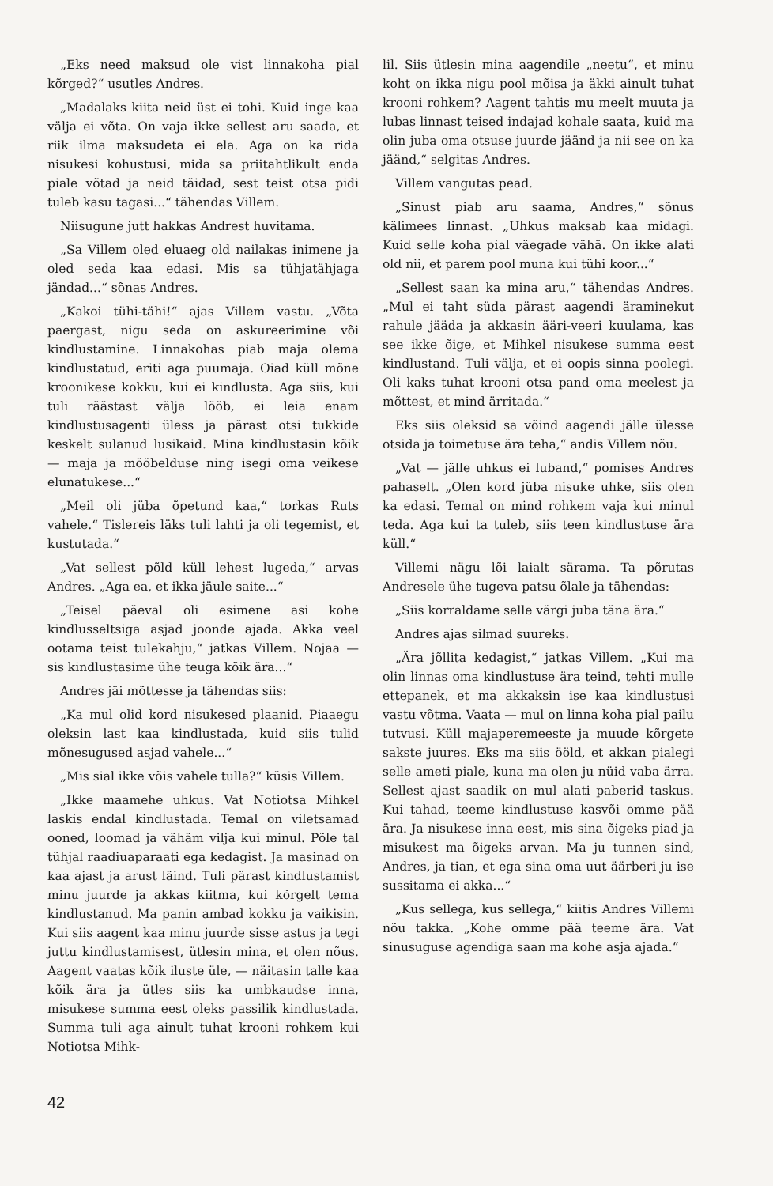„Eks need maksud ole vist linnakoha pial kõrged?“ usutles Andres.
„Madalaks kiita neid üst ei tohi. Kuid inge kaa välja ei võta. On vaja ikke sellest aru saada, et riik ilma maksudeta ei ela. Aga on ka rida nisukesi kohustusi, mida sa priitahtlikult enda piale võtad ja neid täidad, sest teist otsa pidi tuleb kasu tagasi...“ tähendas Villem.
Niisugune jutt hakkas Andrest huvitama.
„Sa Villem oled eluaeg old nailakas inimene ja oled seda kaa edasi. Mis sa tühjatähjaga jändad...“ sõnas Andres.
„Kakoi tühi-tähi!“ ajas Villem vastu. „Võta paergast, nigu seda on askureerimine või kindlustamine. Linnakohas piab maja olema kindlustatud, eriti aga puumaja. Oiad küll mõne kroonikese kokku, kui ei kindlusta. Aga siis, kui tuli räästast välja lööb, ei leia enam kindlustusagenti üless ja pärast otsi tukkide keskelt sulanud lusikaid. Mina kindlustasin kõik — maja ja mööbelduse ning isegi oma veikese elunatukese...“
„Meil oli jüba õpetund kaa,“ torkas Ruts vahele.“ Tislereis läks tuli lahti ja oli tegemist, et kustutada.“
„Vat sellest põld küll lehest lugeda,“ arvas Andres. „Aga ea, et ikka jäule saite...“
„Teisel päeval oli esimene asi kohe kindlusseltsiga asjad joonde ajada. Akka veel ootama teist tulekahju,“ jatkas Villem. Nojaa — sis kindlustasime ühe teuga kõik ära...“
Andres jäi mõttesse ja tähendas siis:
„Ka mul olid kord nisukesed plaanid. Piaaegu oleksin last kaa kindlustada, kuid siis tulid mõnesugused asjad vahele...“
„Mis sial ikke võis vahele tulla?“ küsis Villem.
„Ikke maamehe uhkus. Vat Notiotsa Mihkel laskis endal kindlustada. Temal on viletsamad ooned, loomad ja vähäm vilja kui minul. Põle tal tühjal raadiuaparaati ega kedagist. Ja masinad on kaa ajast ja arust läind. Tuli pärast kindlustamist minu juurde ja akkas kiitma, kui kõrgelt tema kindlustanud. Ma panin ambad kokku ja vaikisin. Kui siis aagent kaa minu juurde sisse astus ja tegi juttu kindlustamisest, ütlesin mina, et olen nõus. Aagent vaatas kõik iluste üle, — näitasin talle kaa kõik ära ja ütles siis ka umbkaudse inna, misukese summa eest oleks passilik kindlustada. Summa tuli aga ainult tuhat krooni rohkem kui Notiotsa Mihk-
lil. Siis ütlesin mina aagendile „neetu“, et minu koht on ikka nigu pool mõisa ja äkki ainult tuhat krooni rohkem? Aagent tahtis mu meelt muuta ja lubas linnast teised indajad kohale saata, kuid ma olin juba oma otsuse juurde jäänd ja nii see on ka jäänd,“ selgitas Andres.
Villem vangutas pead.
„Sinust piab aru saama, Andres,“ sõnus kälimees linnast. „Uhkus maksab kaa midagi. Kuid selle koha pial väegade vähä. On ikke alati old nii, et parem pool muna kui tühi koor...“
„Sellest saan ka mina aru,“ tähendas Andres. „Mul ei taht süda pärast aagendi äraminekut rahule jääda ja akkasin ääri-veeri kuulama, kas see ikke õige, et Mihkel nisukese summa eest kindlustand. Tuli välja, et ei oopis sinna poolegi. Oli kaks tuhat krooni otsa pand oma meelest ja mõttest, et mind ärritada.“
Eks siis oleksid sa võind aagendi jälle ülesse otsida ja toimetuse ära teha,“ andis Villem nõu.
„Vat — jälle uhkus ei luband,“ pomises Andres pahaselt. „Olen kord jüba nisuke uhke, siis olen ka edasi. Temal on mind rohkem vaja kui minul teda. Aga kui ta tuleb, siis teen kindlustuse ära küll.“
Villemi nägu lõi laialt särama. Ta põrutas Andresele ühe tugeva patsu õlale ja tähendas:
„Siis korraldame selle värgi juba täna ära.“
Andres ajas silmad suureks.
„Ära jõllita kedagist,“ jatkas Villem. „Kui ma olin linnas oma kindlustuse ära teind, tehti mulle ettepanek, et ma akkaksin ise kaa kindlustusi vastu võtma. Vaata — mul on linna koha pial pailu tutvusi. Küll majaperemeeste ja muude kõrgete sakste juures. Eks ma siis ööld, et akkan pialegi selle ameti piale, kuna ma olen ju nüid vaba ärra. Sellest ajast saadik on mul alati paberid taskus. Kui tahad, teeme kindlustuse kasvõi omme pää ära. Ja nisukese inna eest, mis sina õigeks piad ja misukest ma õigeks arvan. Ma ju tunnen sind, Andres, ja tian, et ega sina oma uut äärberi ju ise sussitama ei akka...“
„Kus sellega, kus sellega,“ kiitis Andres Villemi nõu takka. „Kohe omme pää teeme ära. Vat sinusuguse agendiga saan ma kohe asja ajada.“
42